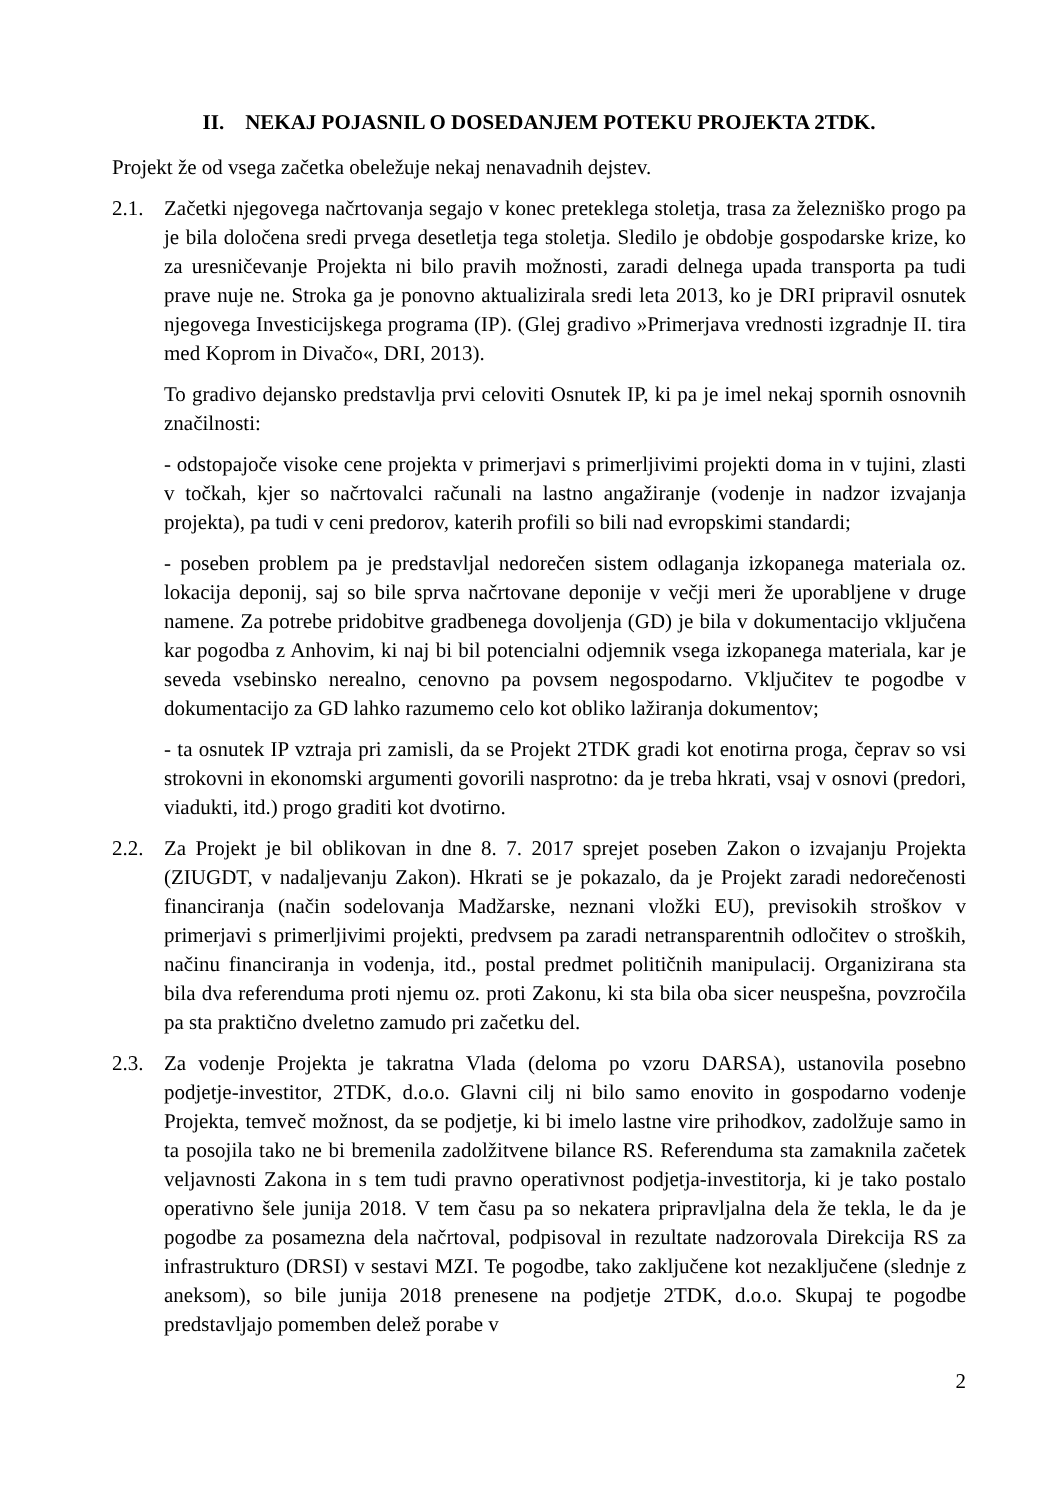II. NEKAJ POJASNIL O DOSEDANJEM POTEKU PROJEKTA 2TDK.
Projekt že od vsega začetka obeležuje nekaj nenavadnih dejstev.
2.1. Začetki njegovega načrtovanja segajo v konec preteklega stoletja, trasa za železniško progo pa je bila določena sredi prvega desetletja tega stoletja. Sledilo je obdobje gospodarske krize, ko za uresničevanje Projekta ni bilo pravih možnosti, zaradi delnega upada transporta pa tudi prave nuje ne. Stroka ga je ponovno aktualizirala sredi leta 2013, ko je DRI pripravil osnutek njegovega Investicijskega programa (IP). (Glej gradivo »Primerjava vrednosti izgradnje II. tira med Koprom in Divačo«, DRI, 2013).
To gradivo dejansko predstavlja prvi celoviti Osnutek IP, ki pa je imel nekaj spornih osnovnih značilnosti:
- odstopajoče visoke cene projekta v primerjavi s primerljivimi projekti doma in v tujini, zlasti v točkah, kjer so načrtovalci računali na lastno angažiranje (vodenje in nadzor izvajanja projekta), pa tudi v ceni predorov, katerih profili so bili nad evropskimi standardi;
- poseben problem pa je predstavljal nedorečen sistem odlaganja izkopanega materiala oz. lokacija deponij, saj so bile sprva načrtovane deponije v večji meri že uporabljene v druge namene. Za potrebe pridobitve gradbenega dovoljenja (GD) je bila v dokumentacijo vključena kar pogodba z Anhovim, ki naj bi bil potencialni odjemnik vsega izkopanega materiala, kar je seveda vsebinsko nerealno, cenovno pa povsem negospodarno. Vključitev te pogodbe v dokumentacijo za GD lahko razumemo celo kot obliko lažiranja dokumentov;
- ta osnutek IP vztraja pri zamisli, da se Projekt 2TDK gradi kot enotirna proga, čeprav so vsi strokovni in ekonomski argumenti govorili nasprotno: da je treba hkrati, vsaj v osnovi (predori, viadukti, itd.) progo graditi kot dvotirno.
2.2. Za Projekt je bil oblikovan in dne 8. 7. 2017 sprejet poseben Zakon o izvajanju Projekta (ZIUGDT, v nadaljevanju Zakon). Hkrati se je pokazalo, da je Projekt zaradi nedorečenosti financiranja (način sodelovanja Madžarske, neznani vložki EU), previsokih stroškov v primerjavi s primerljivimi projekti, predvsem pa zaradi netransparentnih odločitev o stroških, načinu financiranja in vodenja, itd., postal predmet političnih manipulacij. Organizirana sta bila dva referenduma proti njemu oz. proti Zakonu, ki sta bila oba sicer neuspešna, povzročila pa sta praktično dveletno zamudo pri začetku del.
2.3. Za vodenje Projekta je takratna Vlada (deloma po vzoru DARSA), ustanovila posebno podjetje-investitor, 2TDK, d.o.o. Glavni cilj ni bilo samo enovito in gospodarno vodenje Projekta, temveč možnost, da se podjetje, ki bi imelo lastne vire prihodkov, zadolžuje samo in ta posojila tako ne bi bremenila zadolžitvene bilance RS. Referenduma sta zamaknila začetek veljavnosti Zakona in s tem tudi pravno operativnost podjetja-investitorja, ki je tako postalo operativno šele junija 2018. V tem času pa so nekatera pripravljalna dela že tekla, le da je pogodbe za posamezna dela načrtoval, podpisoval in rezultate nadzorovala Direkcija RS za infrastrukturo (DRSI) v sestavi MZI. Te pogodbe, tako zaključene kot nezaključene (slednje z aneksom), so bile junija 2018 prenesene na podjetje 2TDK, d.o.o. Skupaj te pogodbe predstavljajo pomemben delež porabe v
2